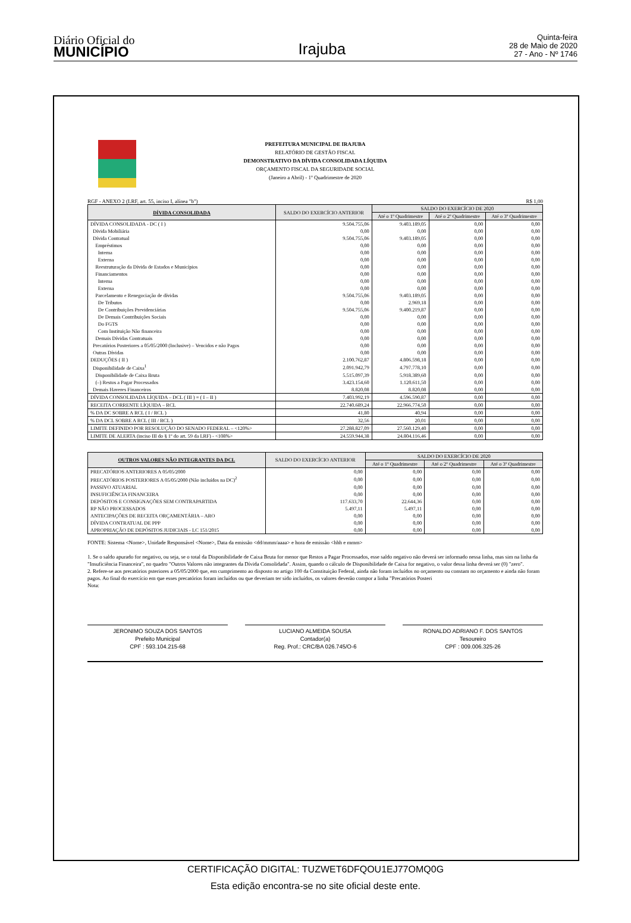Diário Oficial do
MUNICÍPIO
Irajuba
Quinta-feira
28 de Maio de 2020
27 - Ano - Nº 1746
PREFEITURA MUNICIPAL DE IRAJUBA
RELATÓRIO DE GESTÃO FISCAL
DEMONSTRATIVO DA DÍVIDA CONSOLIDADA LÍQUIDA
ORÇAMENTO FISCAL DA SEGURIDADE SOCIAL
(Janeiro a Abril) - 1º Quadrimestre de 2020
RGF - ANEXO 2 (LRF, art. 55, inciso I, alínea "b") R$ 1,00
| DÍVIDA CONSOLIDADA | SALDO DO EXERCÍCIO ANTERIOR | SALDO DO EXERCÍCIO DE 2020 | | |
| --- | --- | --- | --- | --- |
| | | Até o 1º Quadrimestre | Até o 2º Quadrimestre | Até o 3º Quadrimestre |
| DÍVIDA CONSOLIDADA - DC ( I ) | 9.504.755,06 | 9.403.189,05 | 0,00 | 0,00 |
| Dívida Mobiliária | 0,00 | 0,00 | 0,00 | 0,00 |
| Dívida Contratual | 9.504.755,06 | 9.403.189,05 | 0,00 | 0,00 |
| Empréstimos | 0,00 | 0,00 | 0,00 | 0,00 |
| Interna | 0,00 | 0,00 | 0,00 | 0,00 |
| Externa | 0,00 | 0,00 | 0,00 | 0,00 |
| Reestruturação da Dívida de Estados e Municípios | 0,00 | 0,00 | 0,00 | 0,00 |
| Financiamentos | 0,00 | 0,00 | 0,00 | 0,00 |
| Interna | 0,00 | 0,00 | 0,00 | 0,00 |
| Externa | 0,00 | 0,00 | 0,00 | 0,00 |
| Parcelamento e Renegociação de dívidas | 9.504.755,06 | 9.403.189,05 | 0,00 | 0,00 |
| De Tributos | 0,00 | 2.969,18 | 0,00 | 0,00 |
| De Contribuições Previdenciárias | 9.504.755,06 | 9.400.219,87 | 0,00 | 0,00 |
| De Demais Contribuições Sociais | 0,00 | 0,00 | 0,00 | 0,00 |
| Do FGTS | 0,00 | 0,00 | 0,00 | 0,00 |
| Com Instituição Não financeira | 0,00 | 0,00 | 0,00 | 0,00 |
| Demais Dívidas Contratuais | 0,00 | 0,00 | 0,00 | 0,00 |
| Precatórios Posteriores a 05/05/2000 (Inclusive) – Vencidos e não Pagos | 0,00 | 0,00 | 0,00 | 0,00 |
| Outras Dívidas | 0,00 | 0,00 | 0,00 | 0,00 |
| DEDUÇÕES ( II ) | 2.100.762,87 | 4.806.598,18 | 0,00 | 0,00 |
| Disponibilidade de Caixa<sup>1</sup> | 2.091.942,79 | 4.797.778,10 | 0,00 | 0,00 |
| Disponibilidade de Caixa Bruta | 5.515.097,39 | 5.918.389,60 | 0,00 | 0,00 |
| (–) Restos a Pagar Processados | 3.423.154,60 | 1.120.611,50 | 0,00 | 0,00 |
| Demais Haveres Financeiros | 8.820,08 | 8.820,08 | 0,00 | 0,00 |
| DÍVIDA CONSOLIDADA LÍQUIDA – DCL ( III ) = ( I – II ) | 7.403.992,19 | 4.596.590,87 | 0,00 | 0,00 |
| RECEITA CORRENTE LÍQUIDA – RCL | 22.740.689,24 | 22.966.774,50 | 0,00 | 0,00 |
| % DA DC SOBRE A RCL ( I / RCL ) | 41,80 | 40,94 | 0,00 | 0,00 |
| % DA DCL SOBRE A RCL ( III / RCL ) | 32,56 | 20,01 | 0,00 | 0,00 |
| LIMITE DEFINIDO POR RESOLUÇÃO DO SENADO FEDERAL – <120%> | 27.288.827,09 | 27.560.129,40 | 0,00 | 0,00 |
| LIMITE DE ALERTA (inciso III do § 1º do art. 59 da LRF) - <108%> | 24.559.944,38 | 24.804.116,46 | 0,00 | 0,00 |
| OUTROS VALORES NÃO INTEGRANTES DA DCL | SALDO DO EXERCÍCIO ANTERIOR | SALDO DO EXERCÍCIO DE 2020 | | |
| --- | --- | --- | --- | --- |
| | | Até o 1º Quadrimestre | Até o 2º Quadrimestre | Até o 3º Quadrimestre |
| PRECATÓRIOS ANTERIORES A 05/05/2000 | 0,00 | 0,00 | 0,00 | 0,00 |
| PRECATÓRIOS POSTERIORES A 05/05/2000 (Não incluídos na DC)<sup>2</sup> | 0,00 | 0,00 | 0,00 | 0,00 |
| PASSIVO ATUARIAL | 0,00 | 0,00 | 0,00 | 0,00 |
| INSUFICIÊNCIA FINANCEIRA | 0,00 | 0,00 | 0,00 | 0,00 |
| DEPÓSITOS E CONSIGNAÇÕES SEM CONTRAPARTIDA | 117.633,70 | 22.644,36 | 0,00 | 0,00 |
| RP NÃO PROCESSADOS | 5.497,11 | 5.497,11 | 0,00 | 0,00 |
| ANTECIPAÇÕES DE RECEITA ORÇAMENTÁRIA – ARO | 0,00 | 0,00 | 0,00 | 0,00 |
| DÍVIDA CONTRATUAL DE PPP | 0,00 | 0,00 | 0,00 | 0,00 |
| APROPRIAÇÃO DE DEPÓSITOS JUDICIAIS - LC 151/2015 | 0,00 | 0,00 | 0,00 | 0,00 |
FONTE: Sistema <Nome>, Unidade Responsável <Nome>, Data da emissão <dd/mmm/aaaa> e hora de emissão <hhh e mmm>
1. Se o saldo apurado for negativo, ou seja, se o total da Disponibilidade de Caixa Bruta for menor que Restos a Pagar Processados, esse saldo negativo não deverá ser informado nessa linha, mas sim na linha da "Insuficiência Financeira", no quadro "Outros Valores não integrantes da Dívida Consolidada". Assim, quando o cálculo de Disponibilidade de Caixa for negativo, o valor dessa linha deverá ser (0) "zero".
2. Refere-se aos precatórios psteriores a 05/05/2000 que, em cumprimento ao disposto no artigo 100 da Constituição Federal, ainda não foram incluídos no orçamento ou constam no orçamento e ainda não foram pagos. Ao final do exercício em que esses precatórios foram incluídos ou que deveriam ter sido incluídos, os valores deverão compor a linha "Precatórios Posteri
Nota:
JERONIMO SOUZA DOS SANTOS
Prefeito Municipal
CPF : 593.104.215-68
LUCIANO ALMEIDA SOUSA
Contador(a)
Reg. Prof.: CRC/BA 026.745/O-6
RONALDO ADRIANO F. DOS SANTOS
Tesoureiro
CPF : 009.006.325-26
CERTIFICAÇÃO DIGITAL: TUZWET6DFQOU1EJ77OMQ0G
Esta edição encontra-se no site oficial deste ente.